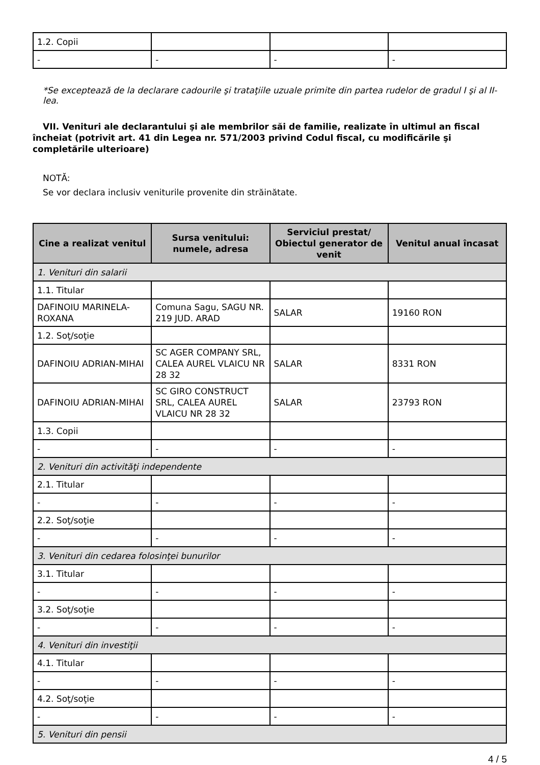| 1.2. Copii | | | |
| - | - | - | - |
*Se exceptează de la declarare cadourile şi trataţiile uzuale primite din partea rudelor de gradul I şi al II-lea.
VII. Venituri ale declarantului şi ale membrilor săi de familie, realizate în ultimul an fiscal încheiat (potrivit art. 41 din Legea nr. 571/2003 privind Codul fiscal, cu modificările şi completările ulterioare)
NOTĂ:
Se vor declara inclusiv veniturile provenite din străinătate.
| Cine a realizat venitul | Sursa venitului: numele, adresa | Serviciul prestat/ Obiectul generator de venit | Venitul anual încasat |
| --- | --- | --- | --- |
| 1. Venituri din salarii | | | |
| 1.1. Titular | | | |
| DAFINOIU MARINELA-ROXANA | Comuna Sagu, SAGU NR. 219 JUD. ARAD | SALAR | 19160 RON |
| 1.2. Soţ/soţie | | | |
| DAFINOIU ADRIAN-MIHAI | SC AGER COMPANY SRL, CALEA AUREL VLAICU NR 28 32 | SALAR | 8331 RON |
| DAFINOIU ADRIAN-MIHAI | SC GIRO CONSTRUCT SRL, CALEA AUREL VLAICU NR 28 32 | SALAR | 23793 RON |
| 1.3. Copii | | | |
| - | - | - | - |
| 2. Venituri din activităţi independente | | | |
| 2.1. Titular | | | |
| - | - | - | - |
| 2.2. Soţ/soţie | | | |
| - | - | - | - |
| 3. Venituri din cedarea folosinţei bunurilor | | | |
| 3.1. Titular | | | |
| - | - | - | - |
| 3.2. Soţ/soţie | | | |
| - | - | - | - |
| 4. Venituri din investiţii | | | |
| 4.1. Titular | | | |
| - | - | - | - |
| 4.2. Soţ/soţie | | | |
| - | - | - | - |
| 5. Venituri din pensii | | | |
4 / 5